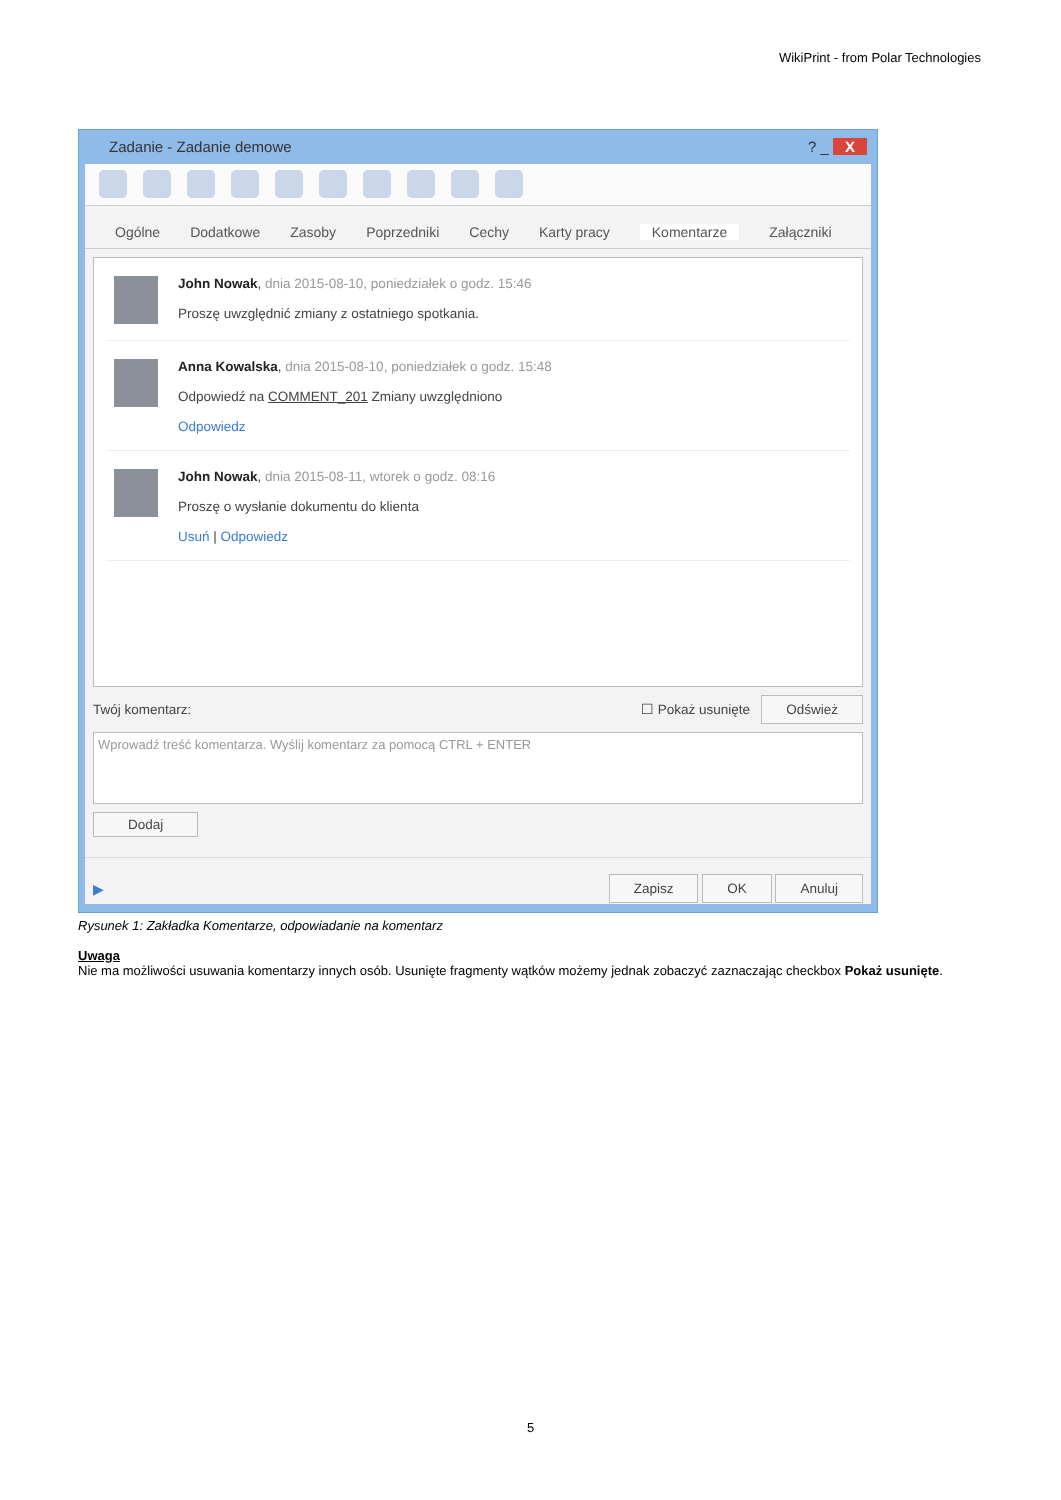WikiPrint - from Polar Technologies
Zadanie - Zadanie demowe ? _ X
Ogólne Dodatkowe Zasoby Poprzedniki Cechy Karty pracy Komentarze Załączniki
John Nowak, dnia 2015-08-10, poniedziałek o godz. 15:46
Proszę uwzględnić zmiany z ostatniego spotkania.
Anna Kowalska, dnia 2015-08-10, poniedziałek o godz. 15:48
Odpowiedź na COMMENT_201 Zmiany uwzględniono
Odpowiedz
John Nowak, dnia 2015-08-11, wtorek o godz. 08:16
Proszę o wysłanie dokumentu do klienta
Usuń | Odpowiedz
Twój komentarz: ☐ Pokaż usunięte Odśwież
Wprowadź treść komentarza. Wyślij komentarz za pomocą CTRL + ENTER
Dodaj
▶ Zapisz OK Anuluj
Rysunek 1: Zakładka Komentarze, odpowiadanie na komentarz
Uwaga
Nie ma możliwości usuwania komentarzy innych osób. Usunięte fragmenty wątków możemy jednak zobaczyć zaznaczając checkbox Pokaż usunięte.
5